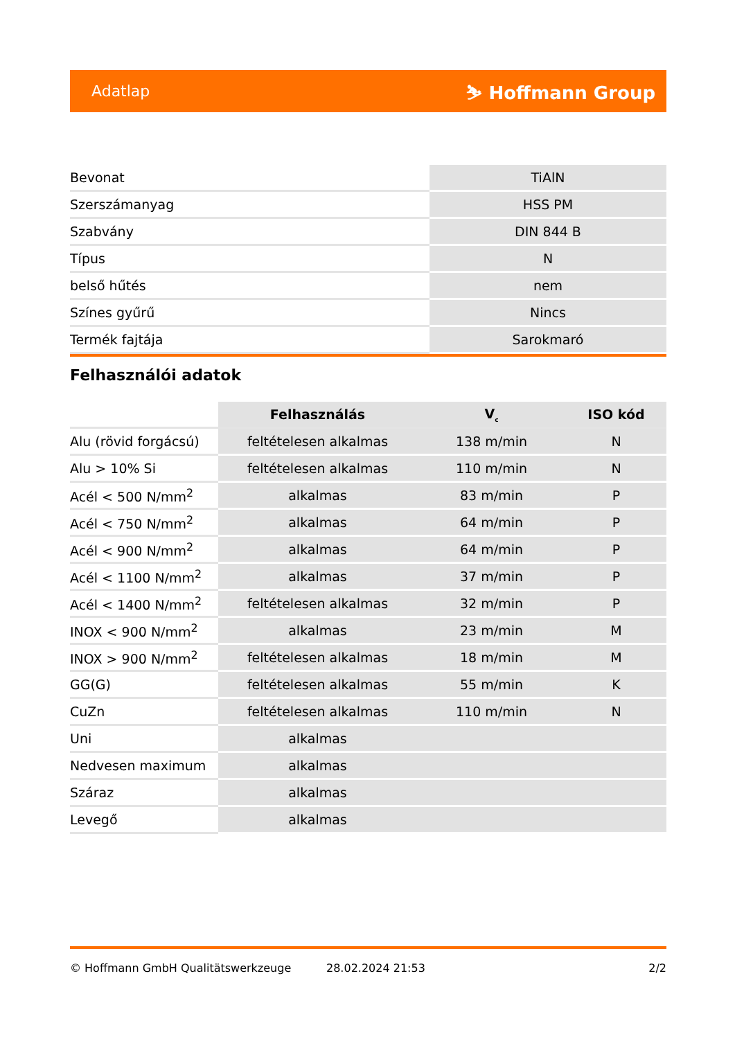Adatlap ⛷ Hoffmann Group
| Bevonat | TiAlN |
| Szerszámanyag | HSS PM |
| Szabvány | DIN 844 B |
| Típus | N |
| belső hűtés | nem |
| Színes gyűrű | Nincs |
| Termék fajtája | Sarokmaró |
Felhasználói adatok
| | Felhasználás | V<sub>c</sub> | ISO kód |
| --- | --- | --- | --- |
| Alu (rövid forgácsú) | feltételesen alkalmas | 138 m/min | N |
| Alu > 10% Si | feltételesen alkalmas | 110 m/min | N |
| Acél < 500 N/mm<sup>2</sup> | alkalmas | 83 m/min | P |
| Acél < 750 N/mm<sup>2</sup> | alkalmas | 64 m/min | P |
| Acél < 900 N/mm<sup>2</sup> | alkalmas | 64 m/min | P |
| Acél < 1100 N/mm<sup>2</sup> | alkalmas | 37 m/min | P |
| Acél < 1400 N/mm<sup>2</sup> | feltételesen alkalmas | 32 m/min | P |
| INOX < 900 N/mm<sup>2</sup> | alkalmas | 23 m/min | M |
| INOX > 900 N/mm<sup>2</sup> | feltételesen alkalmas | 18 m/min | M |
| GG(G) | feltételesen alkalmas | 55 m/min | K |
| CuZn | feltételesen alkalmas | 110 m/min | N |
| Uni | alkalmas | | |
| Nedvesen maximum | alkalmas | | |
| Száraz | alkalmas | | |
| Levegő | alkalmas | | |
© Hoffmann GmbH Qualitätswerkzeuge 28.02.2024 21:53 2/2